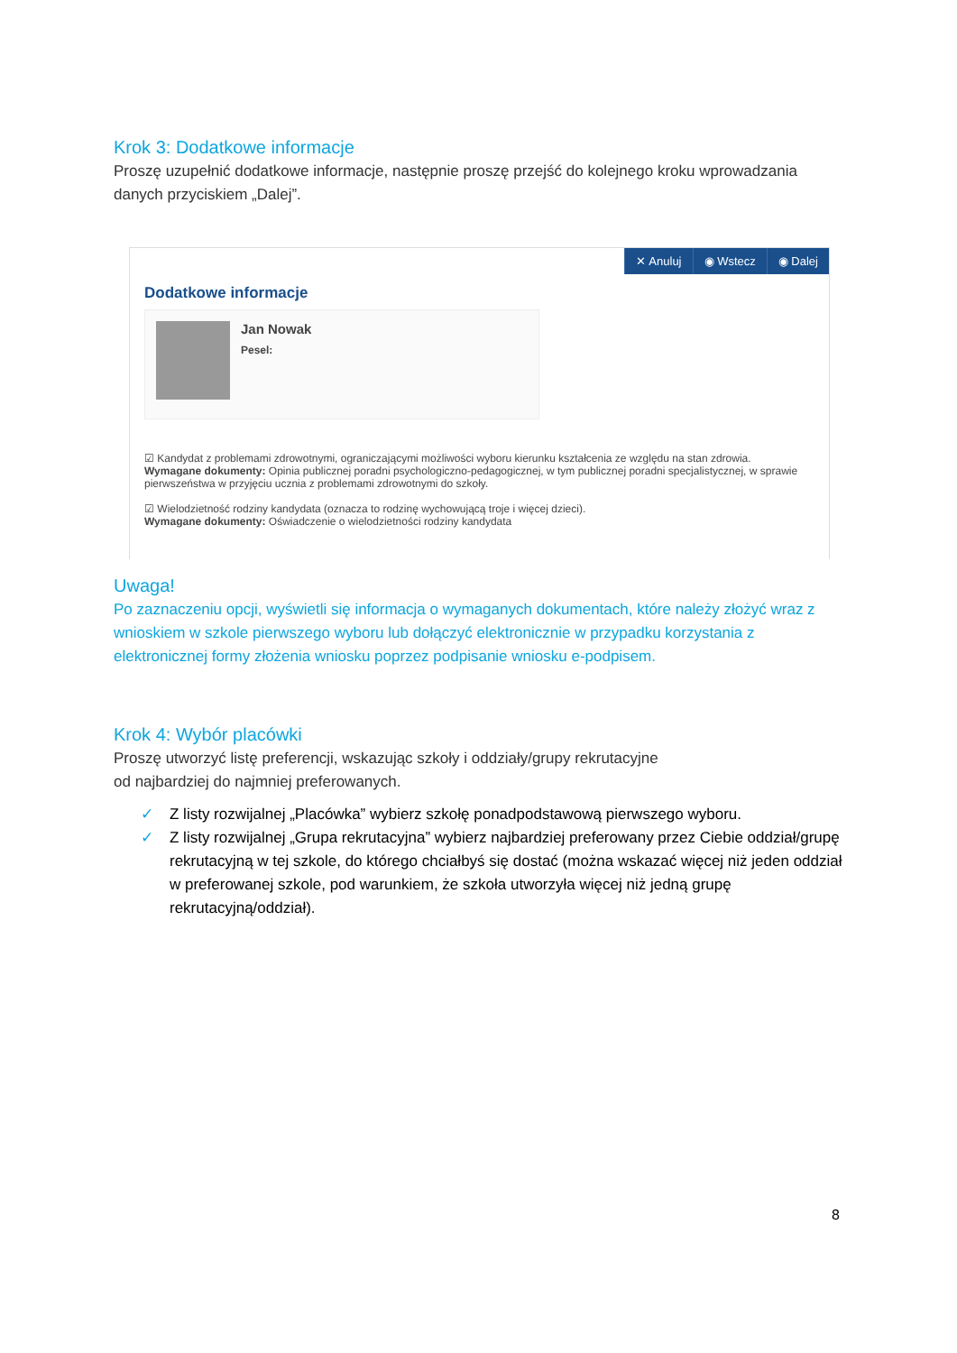Krok 3: Dodatkowe informacje
Proszę uzupełnić dodatkowe informacje, następnie proszę przejść do kolejnego kroku wprowadzania danych przyciskiem „Dalej”.
✕ Anuluj ◉ Wstecz ◉ Dalej
Dodatkowe informacje
Jan Nowak
Pesel:
☑ Kandydat z problemami zdrowotnymi, ograniczającymi możliwości wyboru kierunku kształcenia ze względu na stan zdrowia.
Wymagane dokumenty: Opinia publicznej poradni psychologiczno-pedagogicznej, w tym publicznej poradni specjalistycznej, w sprawie pierwszeństwa w przyjęciu ucznia z problemami zdrowotnymi do szkoły.
☑ Wielodzietność rodziny kandydata (oznacza to rodzinę wychowującą troje i więcej dzieci).
Wymagane dokumenty: Oświadczenie o wielodzietności rodziny kandydata
Uwaga!
Po zaznaczeniu opcji, wyświetli się informacja o wymaganych dokumentach, które należy złożyć wraz z wnioskiem w szkole pierwszego wyboru lub dołączyć elektronicznie w przypadku korzystania z elektronicznej formy złożenia wniosku poprzez podpisanie wniosku e-podpisem.
Krok 4: Wybór placówki
Proszę utworzyć listę preferencji, wskazując szkoły i oddziały/grupy rekrutacyjne
od najbardziej do najmniej preferowanych.
✓ Z listy rozwijalnej „Placówka” wybierz szkołę ponadpodstawową pierwszego wyboru.
✓ Z listy rozwijalnej „Grupa rekrutacyjna” wybierz najbardziej preferowany przez Ciebie oddział/grupę rekrutacyjną w tej szkole, do którego chciałbyś się dostać (można wskazać więcej niż jeden oddział w preferowanej szkole, pod warunkiem, że szkoła utworzyła więcej niż jedną grupę rekrutacyjną/oddział).
8